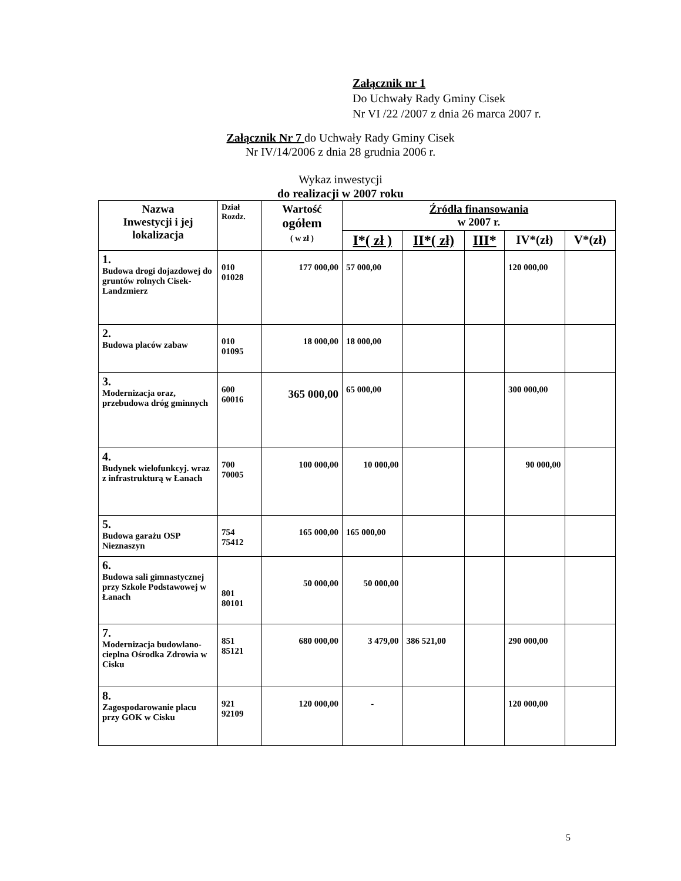Załącznik nr 1
Do Uchwały Rady Gminy Cisek
Nr VI /22 /2007 z dnia 26 marca 2007 r.
Załącznik Nr 7 do Uchwały Rady Gminy Cisek
Nr IV/14/2006 z dnia 28 grudnia 2006 r.
Wykaz inwestycji
do realizacji w 2007 roku
| Nazwa Inwestycji i jej lokalizacja | Dział Rozdz. | Wartość ogółem ( w zł ) | Źródła finansowania w 2007 r. | | | | |
| --- | --- | --- | --- | --- | --- | --- | --- |
| | | | I*( zł ) | II*( zł) | III* | IV*(zł) | V*(zł) |
| 1. Budowa drogi dojazdowej do gruntów rolnych Cisek-Landzmierz | 010 01028 | 177 000,00 | 57 000,00 | | | 120 000,00 | |
| 2. Budowa placów zabaw | 010 01095 | 18 000,00 | 18 000,00 | | | | |
| 3. Modernizacja oraz, przebudowa dróg gminnych | 600 60016 | 365 000,00 | 65 000,00 | | | 300 000,00 | |
| 4. Budynek wielofunkcyj. wraz z infrastrukturą w Łanach | 700 70005 | 100 000,00 | 10 000,00 | | | 90 000,00 | |
| 5. Budowa garażu OSP Nieznaszyn | 754 75412 | 165 000,00 | 165 000,00 | | | | |
| 6. Budowa sali gimnastycznej przy Szkole Podstawowej w Łanach | 801 80101 | 50 000,00 | 50 000,00 | | | | |
| 7. Modernizacja budowlano- cieplna Ośrodka Zdrowia w Cisku | 851 85121 | 680 000,00 | 3 479,00 | 386 521,00 | | 290 000,00 | |
| 8. Zagospodarowanie placu przy GOK w Cisku | 921 92109 | 120 000,00 | - | | | 120 000,00 | |
5